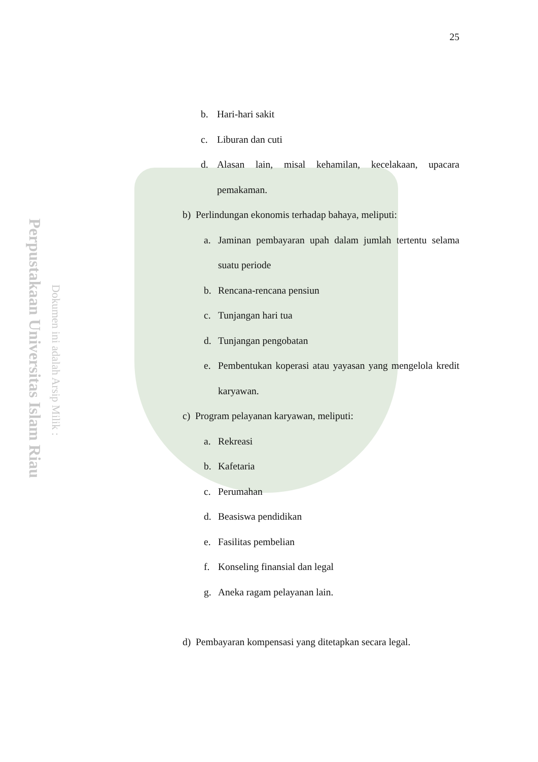Perpustakaan Universitas Islam Riau
Dokumen ini adalah Arsip Milik :
25
b. Hari-hari sakit
c. Liburan dan cuti
d. Alasan lain, misal kehamilan, kecelakaan, upacara pemakaman.
b) Perlindungan ekonomis terhadap bahaya, meliputi:
a. Jaminan pembayaran upah dalam jumlah tertentu selama suatu periode
b. Rencana-rencana pensiun
c. Tunjangan hari tua
d. Tunjangan pengobatan
e. Pembentukan koperasi atau yayasan yang mengelola kredit karyawan.
c) Program pelayanan karyawan, meliputi:
a. Rekreasi
b. Kafetaria
c. Perumahan
d. Beasiswa pendidikan
e. Fasilitas pembelian
f. Konseling finansial dan legal
g. Aneka ragam pelayanan lain.
d) Pembayaran kompensasi yang ditetapkan secara legal.